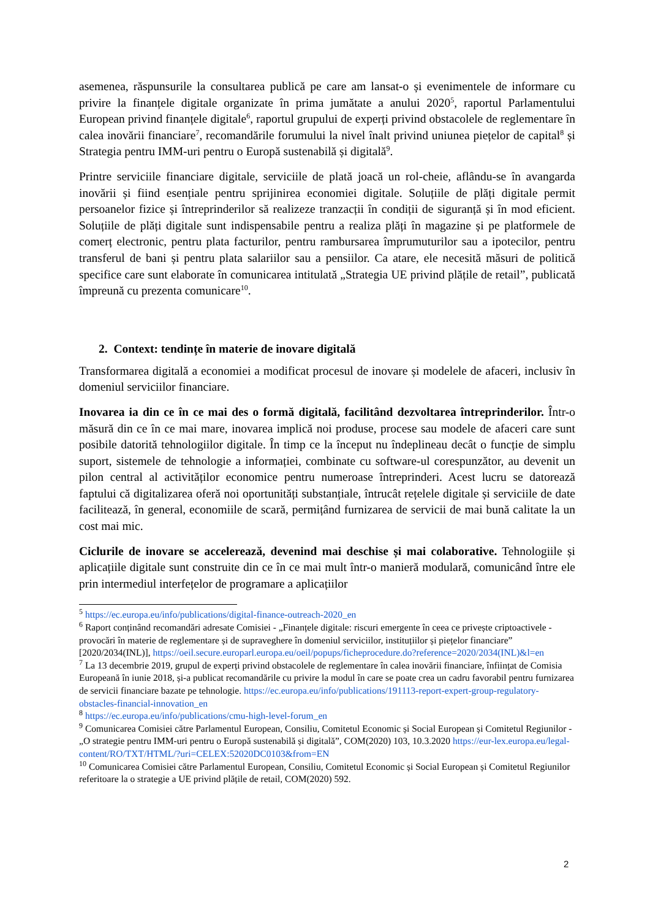asemenea, răspunsurile la consultarea publică pe care am lansat-o și evenimentele de informare cu privire la finanțele digitale organizate în prima jumătate a anului 2020<sup>5</sup>, raportul Parlamentului European privind finanțele digitale<sup>6</sup>, raportul grupului de experți privind obstacolele de reglementare în calea inovării financiare<sup>7</sup>, recomandările forumului la nivel înalt privind uniunea piețelor de capital<sup>8</sup> și Strategia pentru IMM-uri pentru o Europă sustenabilă și digitală<sup>9</sup>.
Printre serviciile financiare digitale, serviciile de plată joacă un rol-cheie, aflându-se în avangarda inovării și fiind esențiale pentru sprijinirea economiei digitale. Soluțiile de plăți digitale permit persoanelor fizice și întreprinderilor să realizeze tranzacții în condiții de siguranță și în mod eficient. Soluțiile de plăți digitale sunt indispensabile pentru a realiza plăți în magazine și pe platformele de comerț electronic, pentru plata facturilor, pentru rambursarea împrumuturilor sau a ipotecilor, pentru transferul de bani și pentru plata salariilor sau a pensiilor. Ca atare, ele necesită măsuri de politică specifice care sunt elaborate în comunicarea intitulată „Strategia UE privind plățile de retail”, publicată împreună cu prezenta comunicare<sup>10</sup>.
2. Context: tendințe în materie de inovare digitală
Transformarea digitală a economiei a modificat procesul de inovare și modelele de afaceri, inclusiv în domeniul serviciilor financiare.
Inovarea ia din ce în ce mai des o formă digitală, facilitând dezvoltarea întreprinderilor. Într-o măsură din ce în ce mai mare, inovarea implică noi produse, procese sau modele de afaceri care sunt posibile datorită tehnologiilor digitale. În timp ce la început nu îndeplineau decât o funcție de simplu suport, sistemele de tehnologie a informației, combinate cu software-ul corespunzător, au devenit un pilon central al activităților economice pentru numeroase întreprinderi. Acest lucru se datorează faptului că digitalizarea oferă noi oportunități substanțiale, întrucât rețelele digitale și serviciile de date facilitează, în general, economiile de scară, permițând furnizarea de servicii de mai bună calitate la un cost mai mic.
Ciclurile de inovare se accelerează, devenind mai deschise și mai colaborative. Tehnologiile și aplicațiile digitale sunt construite din ce în ce mai mult într-o manieră modulară, comunicând între ele prin intermediul interfețelor de programare a aplicațiilor
<sup>5</sup> https://ec.europa.eu/info/publications/digital-finance-outreach-2020_en
<sup>6</sup> Raport conținând recomandări adresate Comisiei - „Finanțele digitale: riscuri emergente în ceea ce privește criptoactivele - provocări în materie de reglementare și de supraveghere în domeniul serviciilor, instituțiilor și piețelor financiare” [2020/2034(INL)], https://oeil.secure.europarl.europa.eu/oeil/popups/ficheprocedure.do?reference=2020/2034(INL)&l=en
<sup>7</sup> La 13 decembrie 2019, grupul de experți privind obstacolele de reglementare în calea inovării financiare, înființat de Comisia Europeană în iunie 2018, și-a publicat recomandările cu privire la modul în care se poate crea un cadru favorabil pentru furnizarea de servicii financiare bazate pe tehnologie. https://ec.europa.eu/info/publications/191113-report-expert-group-regulatory-obstacles-financial-innovation_en
<sup>8</sup> https://ec.europa.eu/info/publications/cmu-high-level-forum_en
<sup>9</sup> Comunicarea Comisiei către Parlamentul European, Consiliu, Comitetul Economic și Social European și Comitetul Regiunilor - „O strategie pentru IMM-uri pentru o Europă sustenabilă și digitală”, COM(2020) 103, 10.3.2020 https://eur-lex.europa.eu/legal-content/RO/TXT/HTML/?uri=CELEX:52020DC0103&from=EN
<sup>10</sup> Comunicarea Comisiei către Parlamentul European, Consiliu, Comitetul Economic și Social European și Comitetul Regiunilor referitoare la o strategie a UE privind plățile de retail, COM(2020) 592.
2